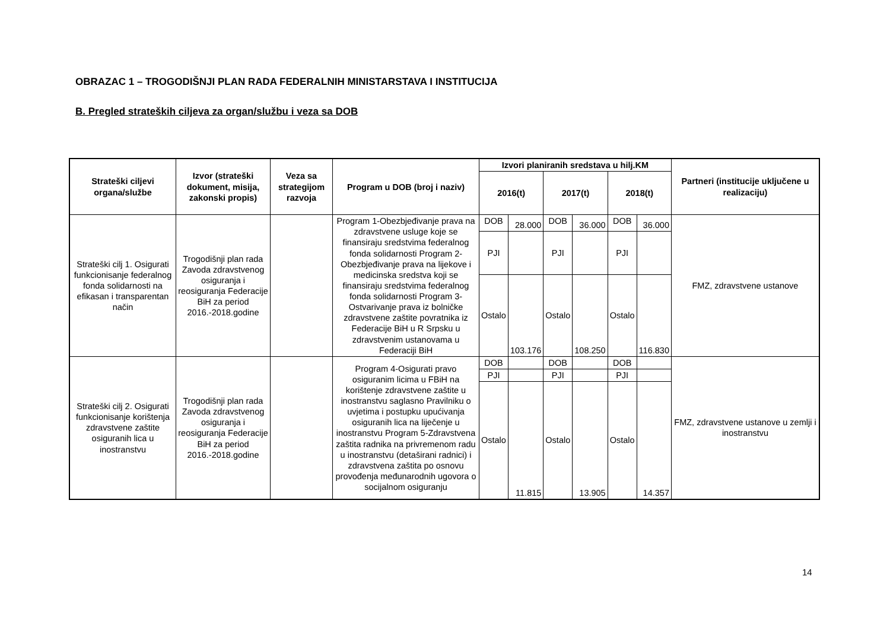OBRAZAC 1 – TROGODIŠNJI PLAN RADA FEDERALNIH MINISTARSTAVA I INSTITUCIJA
B. Pregled strateških ciljeva za organ/službu i veza sa DOB
| Strateški ciljevi organa/službe | Izvor (strateški dokument, misija, zakonski propis) | Veza sa strategijom razvoja | Program u DOB (broj i naziv) | Izvori planiranih sredstava u hilj.KM | | | | | | Partneri (institucije uključene u realizaciju) |
| --- | --- | --- | --- | --- | --- | --- | --- | --- | --- | --- |
| | | | | 2016(t) | | 2017(t) | | 2018(t) | | |
| Strateški cilj 1. Osigurati funkcionisanje federalnog fonda solidarnosti na efikasan i transparentan način | Trogodišnji plan rada Zavoda zdravstvenog osiguranja i reosiguranja Federacije BiH za period 2016.-2018.godine | | Program 1-Obezbjeđivanje prava na zdravstvene usluge koje se finansiraju sredstvima federalnog fonda solidarnosti Program 2-Obezbjeđivanje prava na lijekove i medicinska sredstva koji se finansiraju sredstvima federalnog fonda solidarnosti Program 3-Ostvarivanje prava iz bolničke zdravstvene zaštite povratnika iz Federacije BiH u R Srpsku u zdravstvenim ustanovama u Federaciji BiH | DOB | 28.000 | DOB | 36.000 | DOB | 36.000 | FMZ, zdravstvene ustanove |
| | | | | PJI | | PJI | | PJI | | |
| | | | | Ostalo | 103.176 | Ostalo | 108.250 | Ostalo | 116.830 | |
| Strateški cilj 2. Osigurati funkcionisanje korištenja zdravstvene zaštite osiguranih lica u inostranstvu | Trogodišnji plan rada Zavoda zdravstvenog osiguranja i reosiguranja Federacije BiH za period 2016.-2018.godine | | Program 4-Osigurati pravo osiguranim licima u FBiH na korištenje zdravstvene zaštite u inostranstvu saglasno Pravilniku o uvjetima i postupku upućivanja osiguranih lica na liječenje u inostranstvu Program 5-Zdravstvena zaštita radnika na privremenom radu u inostranstvu (detaširani radnici) i zdravstvena zaštita po osnovu provođenja međunarodnih ugovora o socijalnom osiguranju | DOB | | DOB | | DOB | | FMZ, zdravstvene ustanove u zemlji i inostranstvu |
| | | | | PJI | | PJI | | PJI | | |
| | | | | Ostalo | 11.815 | Ostalo | 13.905 | Ostalo | 14.357 | |
14